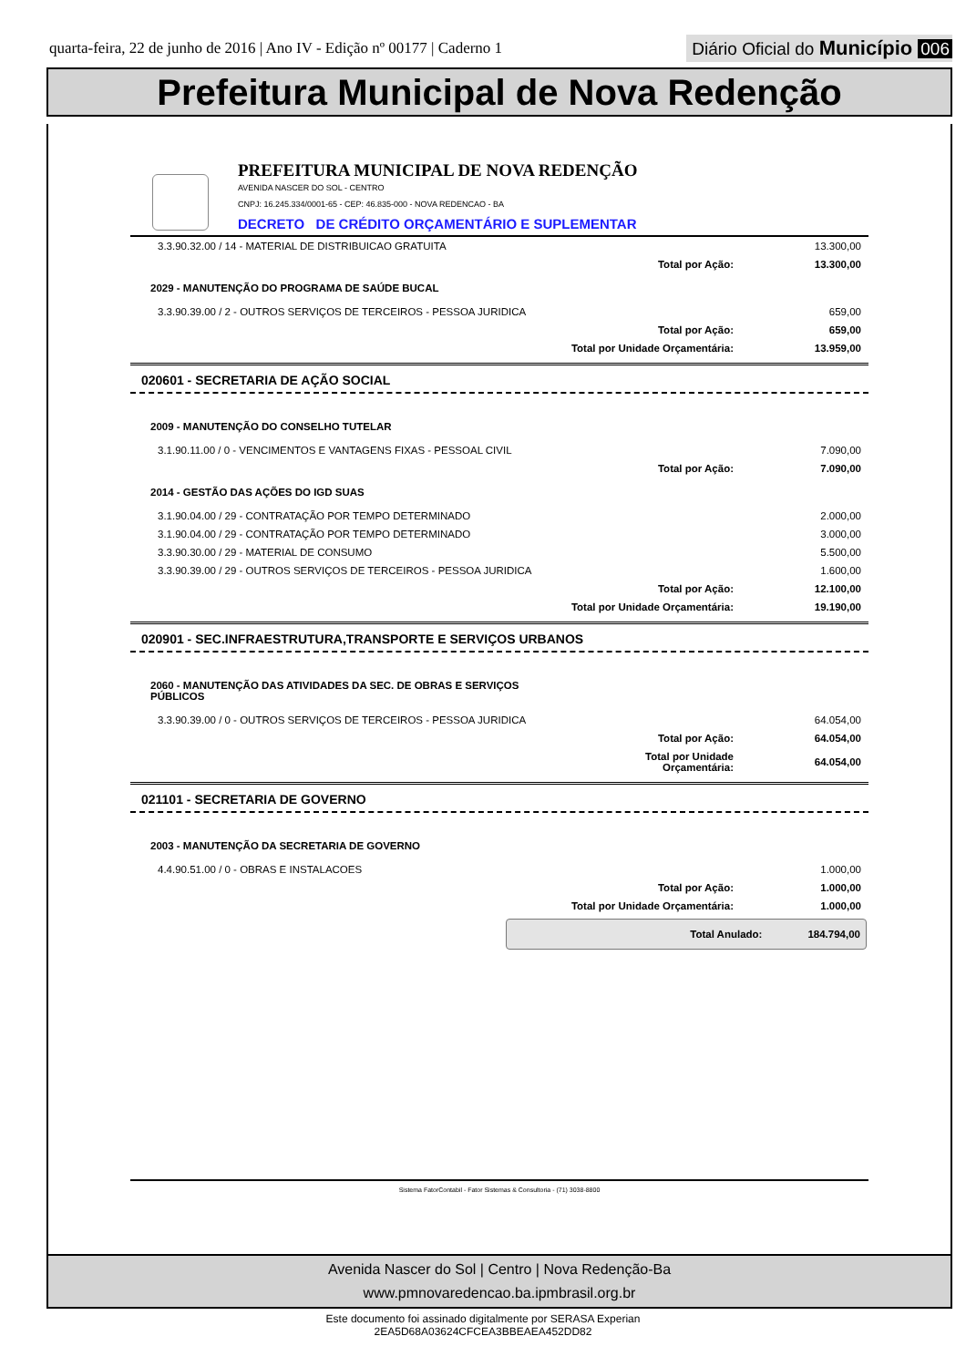quarta-feira, 22 de junho de 2016 | Ano IV - Edição nº 00177 | Caderno 1
Diário Oficial do Município 006
Prefeitura Municipal de Nova Redenção
PREFEITURA MUNICIPAL DE NOVA REDENÇÃO
AVENIDA NASCER DO SOL - CENTRO
CNPJ: 16.245.334/0001-65 - CEP: 46.835-000 - NOVA REDENCAO - BA
DECRETO DE CRÉDITO ORÇAMENTÁRIO E SUPLEMENTAR
| 3.3.90.32.00 / 14 - MATERIAL DE DISTRIBUICAO GRATUITA | | 13.300,00 |
| | Total por Ação: | 13.300,00 |
| 2029 - MANUTENÇÃO DO PROGRAMA DE SAÚDE BUCAL | | |
| 3.3.90.39.00 / 2 - OUTROS SERVIÇOS DE TERCEIROS - PESSOA JURIDICA | | 659,00 |
| | Total por Ação: | 659,00 |
| | Total por Unidade Orçamentária: | 13.959,00 |
020601 - SECRETARIA DE AÇÃO SOCIAL
| 2009 - MANUTENÇÃO DO CONSELHO TUTELAR | | |
| 3.1.90.11.00 / 0 - VENCIMENTOS E VANTAGENS FIXAS - PESSOAL CIVIL | | 7.090,00 |
| | Total por Ação: | 7.090,00 |
| 2014 - GESTÃO DAS AÇÕES DO IGD SUAS | | |
| 3.1.90.04.00 / 29 - CONTRATAÇÃO POR TEMPO DETERMINADO | | 2.000,00 |
| 3.1.90.04.00 / 29 - CONTRATAÇÃO POR TEMPO DETERMINADO | | 3.000,00 |
| 3.3.90.30.00 / 29 - MATERIAL DE CONSUMO | | 5.500,00 |
| 3.3.90.39.00 / 29 - OUTROS SERVIÇOS DE TERCEIROS - PESSOA JURIDICA | | 1.600,00 |
| | Total por Ação: | 12.100,00 |
| | Total por Unidade Orçamentária: | 19.190,00 |
020901 - SEC.INFRAESTRUTURA,TRANSPORTE E SERVIÇOS URBANOS
| 2060 - MANUTENÇÃO DAS ATIVIDADES DA SEC. DE OBRAS E SERVIÇOS PÚBLICOS | | |
| 3.3.90.39.00 / 0 - OUTROS SERVIÇOS DE TERCEIROS - PESSOA JURIDICA | | 64.054,00 |
| | Total por Ação: | 64.054,00 |
| | Total por Unidade Orçamentária: | 64.054,00 |
021101 - SECRETARIA DE GOVERNO
| 2003 - MANUTENÇÃO DA SECRETARIA DE GOVERNO | | |
| 4.4.90.51.00 / 0 - OBRAS E INSTALACOES | | 1.000,00 |
| | Total por Ação: | 1.000,00 |
| | Total por Unidade Orçamentária: | 1.000,00 |
Total Anulado: 184.794,00
Sistema FatorContabil - Fator Sistemas & Consultoria - (71) 3038-8800
Avenida Nascer do Sol | Centro | Nova Redenção-Ba
www.pmnovaredencao.ba.ipmbrasil.org.br
Este documento foi assinado digitalmente por SERASA Experian
2EA5D68A03624CFCEA3BBEAEA452DD82